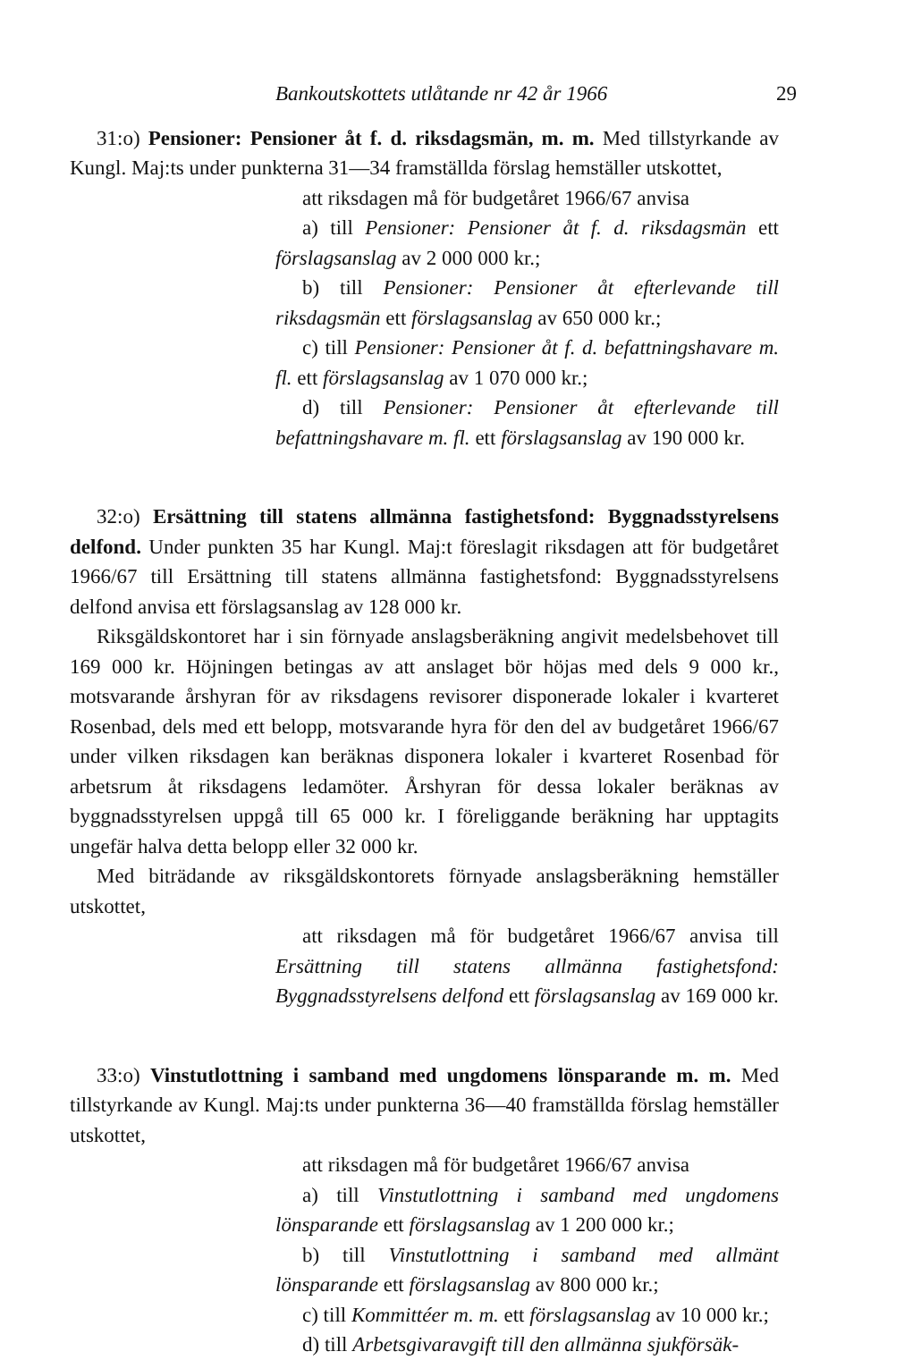Bankoutskottets utlåtande nr 42 år 1966 29
31:o) Pensioner: Pensioner åt f. d. riksdagsmän, m. m. Med tillstyrkande av Kungl. Maj:ts under punkterna 31—34 framställda förslag hemställer utskottet,
att riksdagen må för budgetåret 1966/67 anvisa
a) till Pensioner: Pensioner åt f. d. riksdagsmän ett förslagsanslag av 2 000 000 kr.;
b) till Pensioner: Pensioner åt efterlevande till riksdagsmän ett förslagsanslag av 650 000 kr.;
c) till Pensioner: Pensioner åt f. d. befattningshavare m. fl. ett förslagsanslag av 1 070 000 kr.;
d) till Pensioner: Pensioner åt efterlevande till befattningshavare m. fl. ett förslagsanslag av 190 000 kr.
32:o) Ersättning till statens allmänna fastighetsfond: Byggnadsstyrelsens delfond. Under punkten 35 har Kungl. Maj:t föreslagit riksdagen att för budgetåret 1966/67 till Ersättning till statens allmänna fastighetsfond: Byggnadsstyrelsens delfond anvisa ett förslagsanslag av 128 000 kr.
Riksgäldskontoret har i sin förnyade anslagsberäkning angivit medelsbehovet till 169 000 kr. Höjningen betingas av att anslaget bör höjas med dels 9 000 kr., motsvarande årshyran för av riksdagens revisorer disponerade lokaler i kvarteret Rosenbad, dels med ett belopp, motsvarande hyra för den del av budgetåret 1966/67 under vilken riksdagen kan beräknas disponera lokaler i kvarteret Rosenbad för arbetsrum åt riksdagens ledamöter. Årshyran för dessa lokaler beräknas av byggnadsstyrelsen uppgå till 65 000 kr. I föreliggande beräkning har upptagits ungefär halva detta belopp eller 32 000 kr.
Med biträdande av riksgäldskontorets förnyade anslagsberäkning hemställer utskottet,
att riksdagen må för budgetåret 1966/67 anvisa till Ersättning till statens allmänna fastighetsfond: Byggnadsstyrelsens delfond ett förslagsanslag av 169 000 kr.
33:o) Vinstutlottning i samband med ungdomens lönsparande m. m. Med tillstyrkande av Kungl. Maj:ts under punkterna 36—40 framställda förslag hemställer utskottet,
att riksdagen må för budgetåret 1966/67 anvisa
a) till Vinstutlottning i samband med ungdomens lönsparande ett förslagsanslag av 1 200 000 kr.;
b) till Vinstutlottning i samband med allmänt lönsparande ett förslagsanslag av 800 000 kr.;
c) till Kommittéer m. m. ett förslagsanslag av 10 000 kr.;
d) till Arbetsgivaravgift till den allmänna sjukförsäk-